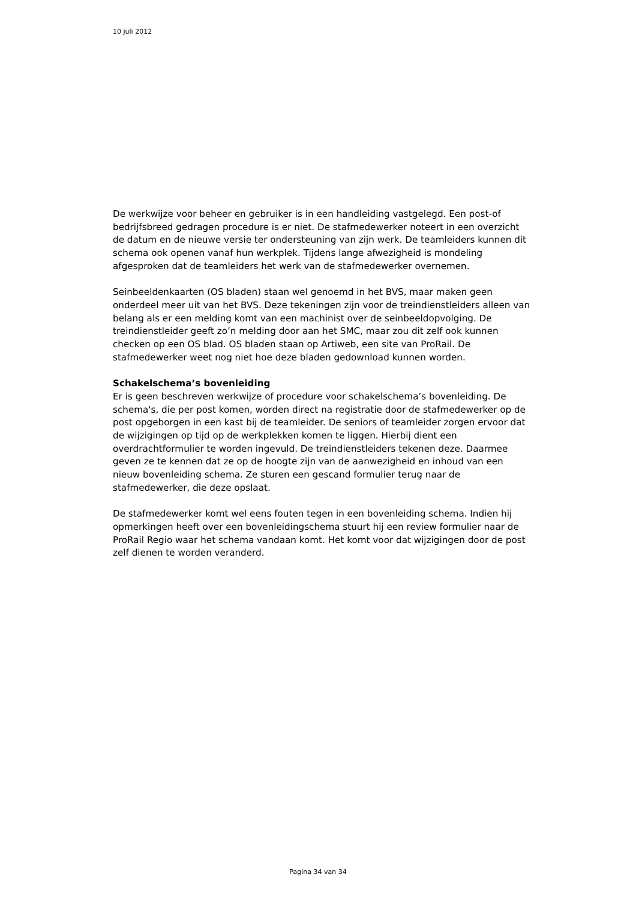10 juli 2012
De werkwijze voor beheer en gebruiker is in een handleiding vastgelegd. Een post-of bedrijfsbreed gedragen procedure is er niet. De stafmedewerker noteert in een overzicht de datum en de nieuwe versie ter ondersteuning van zijn werk. De teamleiders kunnen dit schema ook openen vanaf hun werkplek. Tijdens lange afwezigheid is mondeling afgesproken dat de teamleiders het werk van de stafmedewerker overnemen.
Seinbeeldenkaarten (OS bladen) staan wel genoemd in het BVS, maar maken geen onderdeel meer uit van het BVS. Deze tekeningen zijn voor de treindienstleiders alleen van belang als er een melding komt van een machinist over de seinbeeldopvolging. De treindienstleider geeft zo’n melding door aan het SMC, maar zou dit zelf ook kunnen checken op een OS blad. OS bladen staan op Artiweb, een site van ProRail. De stafmedewerker weet nog niet hoe deze bladen gedownload kunnen worden.
Schakelschema’s bovenleiding
Er is geen beschreven werkwijze of procedure voor schakelschema’s bovenleiding. De schema's, die per post komen, worden direct na registratie door de stafmedewerker op de post opgeborgen in een kast bij de teamleider. De seniors of teamleider zorgen ervoor dat de wijzigingen op tijd op de werkplekken komen te liggen. Hierbij dient een overdrachtformulier te worden ingevuld. De treindienstleiders tekenen deze. Daarmee geven ze te kennen dat ze op de hoogte zijn van de aanwezigheid en inhoud van een nieuw bovenleiding schema. Ze sturen een gescand formulier terug naar de stafmedewerker, die deze opslaat.
De stafmedewerker komt wel eens fouten tegen in een bovenleiding schema. Indien hij opmerkingen heeft over een bovenleidingschema stuurt hij een review formulier naar de ProRail Regio waar het schema vandaan komt. Het komt voor dat wijzigingen door de post zelf dienen te worden veranderd.
Pagina 34 van 34